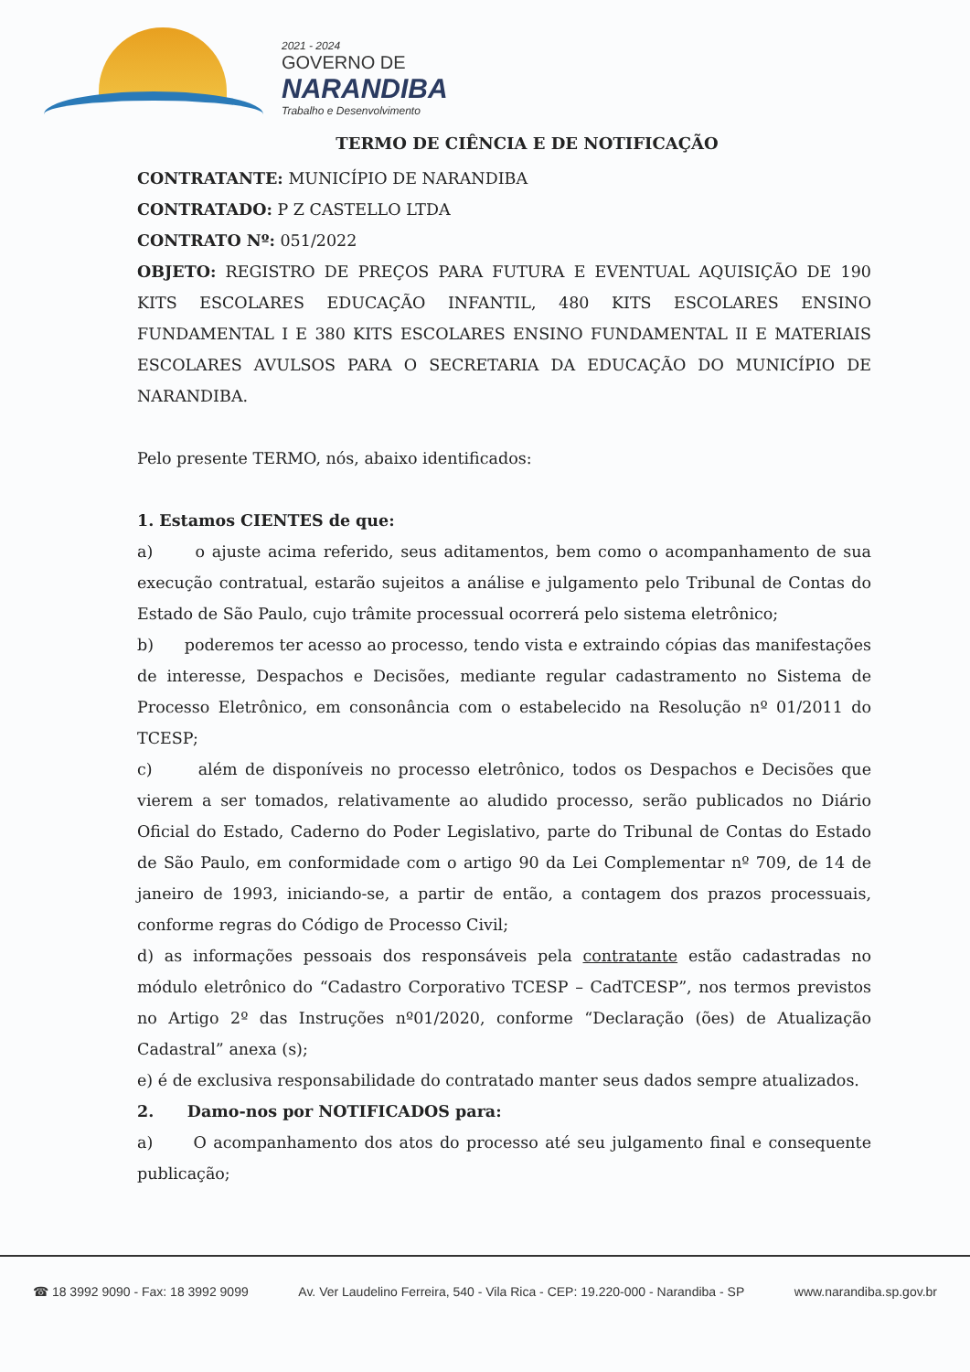2021 - 2024
GOVERNO DE
NARANDIBA
Trabalho e Desenvolvimento
TERMO DE CIÊNCIA E DE NOTIFICAÇÃO
CONTRATANTE: MUNICÍPIO DE NARANDIBA
CONTRATADO: P Z CASTELLO LTDA
CONTRATO Nº: 051/2022
OBJETO: REGISTRO DE PREÇOS PARA FUTURA E EVENTUAL AQUISIÇÃO DE 190 KITS ESCOLARES EDUCAÇÃO INFANTIL, 480 KITS ESCOLARES ENSINO FUNDAMENTAL I E 380 KITS ESCOLARES ENSINO FUNDAMENTAL II E MATERIAIS ESCOLARES AVULSOS PARA O SECRETARIA DA EDUCAÇÃO DO MUNICÍPIO DE NARANDIBA.
Pelo presente TERMO, nós, abaixo identificados:
1. Estamos CIENTES de que:
a) o ajuste acima referido, seus aditamentos, bem como o acompanhamento de sua execução contratual, estarão sujeitos a análise e julgamento pelo Tribunal de Contas do Estado de São Paulo, cujo trâmite processual ocorrerá pelo sistema eletrônico;
b) poderemos ter acesso ao processo, tendo vista e extraindo cópias das manifestações de interesse, Despachos e Decisões, mediante regular cadastramento no Sistema de Processo Eletrônico, em consonância com o estabelecido na Resolução nº 01/2011 do TCESP;
c) além de disponíveis no processo eletrônico, todos os Despachos e Decisões que vierem a ser tomados, relativamente ao aludido processo, serão publicados no Diário Oficial do Estado, Caderno do Poder Legislativo, parte do Tribunal de Contas do Estado de São Paulo, em conformidade com o artigo 90 da Lei Complementar nº 709, de 14 de janeiro de 1993, iniciando-se, a partir de então, a contagem dos prazos processuais, conforme regras do Código de Processo Civil;
d) as informações pessoais dos responsáveis pela contratante estão cadastradas no módulo eletrônico do “Cadastro Corporativo TCESP – CadTCESP”, nos termos previstos no Artigo 2º das Instruções nº01/2020, conforme “Declaração (ões) de Atualização Cadastral” anexa (s);
e) é de exclusiva responsabilidade do contratado manter seus dados sempre atualizados.
2. Damo-nos por NOTIFICADOS para:
a) O acompanhamento dos atos do processo até seu julgamento final e consequente publicação;
☎ 18 3992 9090 - Fax: 18 3992 9099 Av. Ver Laudelino Ferreira, 540 - Vila Rica - CEP: 19.220-000 - Narandiba - SP www.narandiba.sp.gov.br